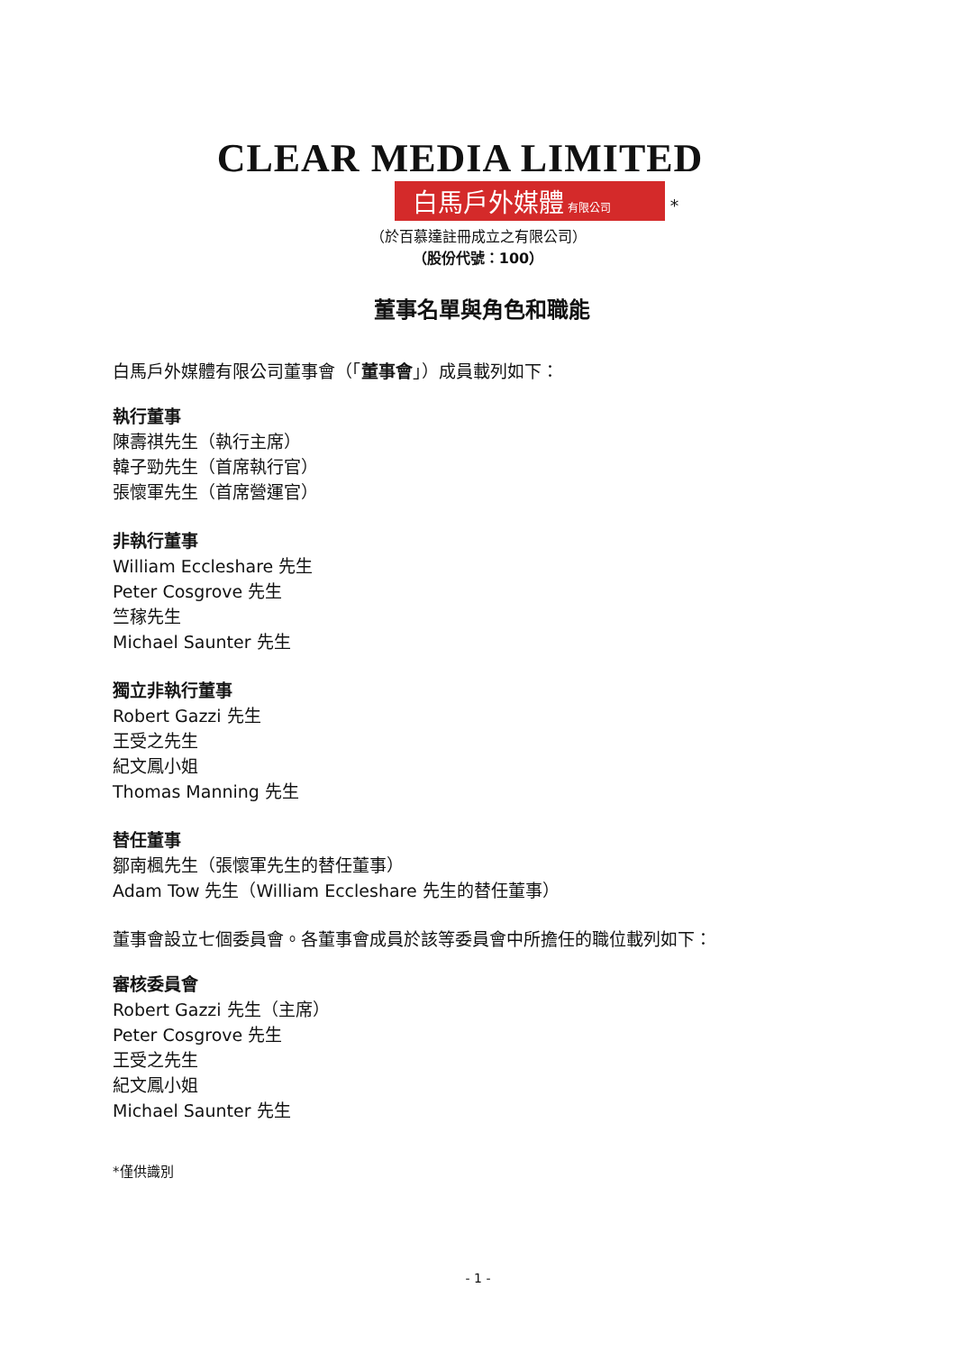CLEAR MEDIA LIMITED
白馬戶外媒體 有限公司 *
（於百慕達註冊成立之有限公司）
（股份代號：100）
董事名單與角色和職能
白馬戶外媒體有限公司董事會（「董事會」）成員載列如下：
執行董事
陳壽祺先生（執行主席）
韓子勁先生（首席執行官）
張懷軍先生（首席營運官）
非執行董事
William Eccleshare 先生
Peter Cosgrove 先生
竺稼先生
Michael Saunter 先生
獨立非執行董事
Robert Gazzi 先生
王受之先生
紀文鳳小姐
Thomas Manning 先生
替任董事
鄒南楓先生（張懷軍先生的替任董事）
Adam Tow 先生（William Eccleshare 先生的替任董事）
董事會設立七個委員會。各董事會成員於該等委員會中所擔任的職位載列如下：
審核委員會
Robert Gazzi 先生（主席）
Peter Cosgrove 先生
王受之先生
紀文鳳小姐
Michael Saunter 先生
*僅供識別
- 1 -